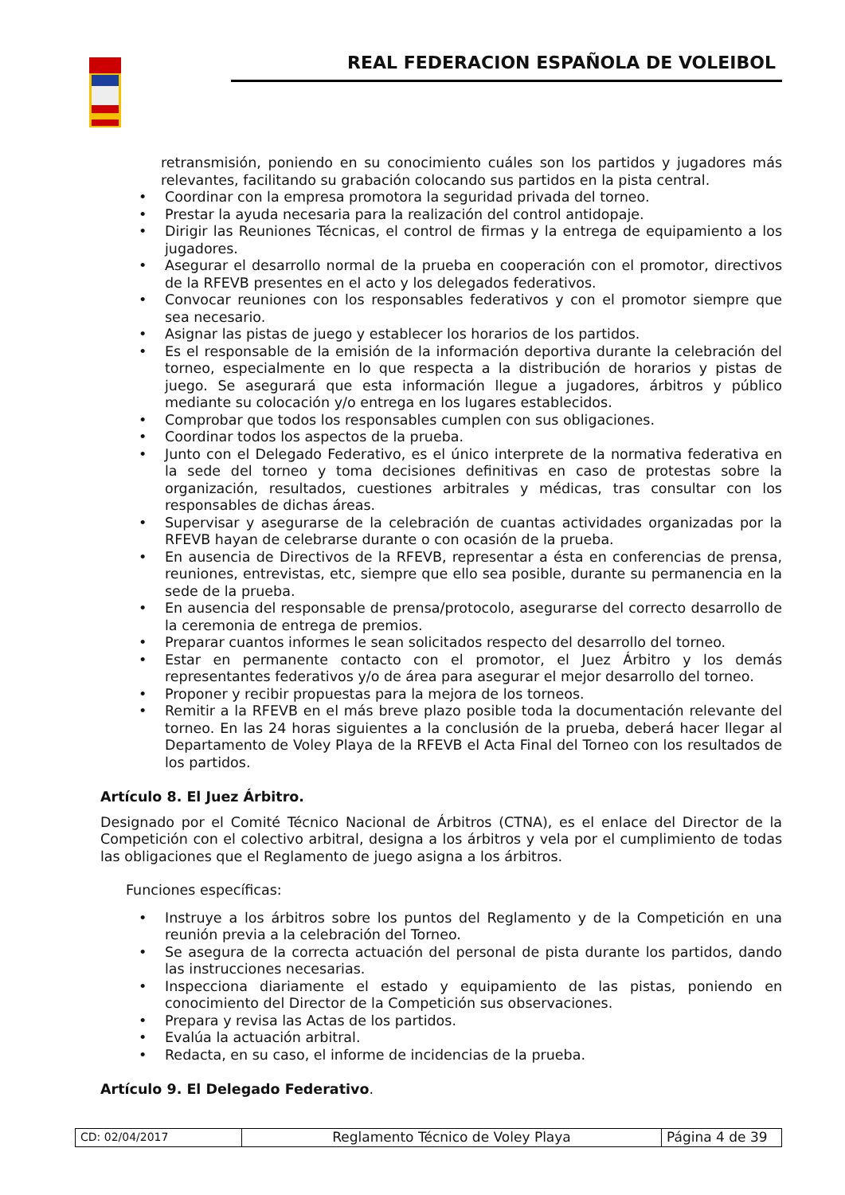REAL FEDERACION ESPAÑOLA DE VOLEIBOL
retransmisión, poniendo en su conocimiento cuáles son los partidos y jugadores más relevantes, facilitando su grabación colocando sus partidos en la pista central.
• Coordinar con la empresa promotora la seguridad privada del torneo.
• Prestar la ayuda necesaria para la realización del control antidopaje.
• Dirigir las Reuniones Técnicas, el control de firmas y la entrega de equipamiento a los jugadores.
• Asegurar el desarrollo normal de la prueba en cooperación con el promotor, directivos de la RFEVB presentes en el acto y los delegados federativos.
• Convocar reuniones con los responsables federativos y con el promotor siempre que sea necesario.
• Asignar las pistas de juego y establecer los horarios de los partidos.
• Es el responsable de la emisión de la información deportiva durante la celebración del torneo, especialmente en lo que respecta a la distribución de horarios y pistas de juego. Se asegurará que esta información llegue a jugadores, árbitros y público mediante su colocación y/o entrega en los lugares establecidos.
• Comprobar que todos los responsables cumplen con sus obligaciones.
• Coordinar todos los aspectos de la prueba.
• Junto con el Delegado Federativo, es el único interprete de la normativa federativa en la sede del torneo y toma decisiones definitivas en caso de protestas sobre la organización, resultados, cuestiones arbitrales y médicas, tras consultar con los responsables de dichas áreas.
• Supervisar y asegurarse de la celebración de cuantas actividades organizadas por la RFEVB hayan de celebrarse durante o con ocasión de la prueba.
• En ausencia de Directivos de la RFEVB, representar a ésta en conferencias de prensa, reuniones, entrevistas, etc, siempre que ello sea posible, durante su permanencia en la sede de la prueba.
• En ausencia del responsable de prensa/protocolo, asegurarse del correcto desarrollo de la ceremonia de entrega de premios.
• Preparar cuantos informes le sean solicitados respecto del desarrollo del torneo.
• Estar en permanente contacto con el promotor, el Juez Árbitro y los demás representantes federativos y/o de área para asegurar el mejor desarrollo del torneo.
• Proponer y recibir propuestas para la mejora de los torneos.
• Remitir a la RFEVB en el más breve plazo posible toda la documentación relevante del torneo. En las 24 horas siguientes a la conclusión de la prueba, deberá hacer llegar al Departamento de Voley Playa de la RFEVB el Acta Final del Torneo con los resultados de los partidos.
Artículo 8. El Juez Árbitro.
Designado por el Comité Técnico Nacional de Árbitros (CTNA), es el enlace del Director de la Competición con el colectivo arbitral, designa a los árbitros y vela por el cumplimiento de todas las obligaciones que el Reglamento de juego asigna a los árbitros.
Funciones específicas:
• Instruye a los árbitros sobre los puntos del Reglamento y de la Competición en una reunión previa a la celebración del Torneo.
• Se asegura de la correcta actuación del personal de pista durante los partidos, dando las instrucciones necesarias.
• Inspecciona diariamente el estado y equipamiento de las pistas, poniendo en conocimiento del Director de la Competición sus observaciones.
• Prepara y revisa las Actas de los partidos.
• Evalúa la actuación arbitral.
• Redacta, en su caso, el informe de incidencias de la prueba.
Artículo 9. El Delegado Federativo.
| CD: 02/04/2017 | Reglamento Técnico de Voley Playa | Página 4 de 39 |